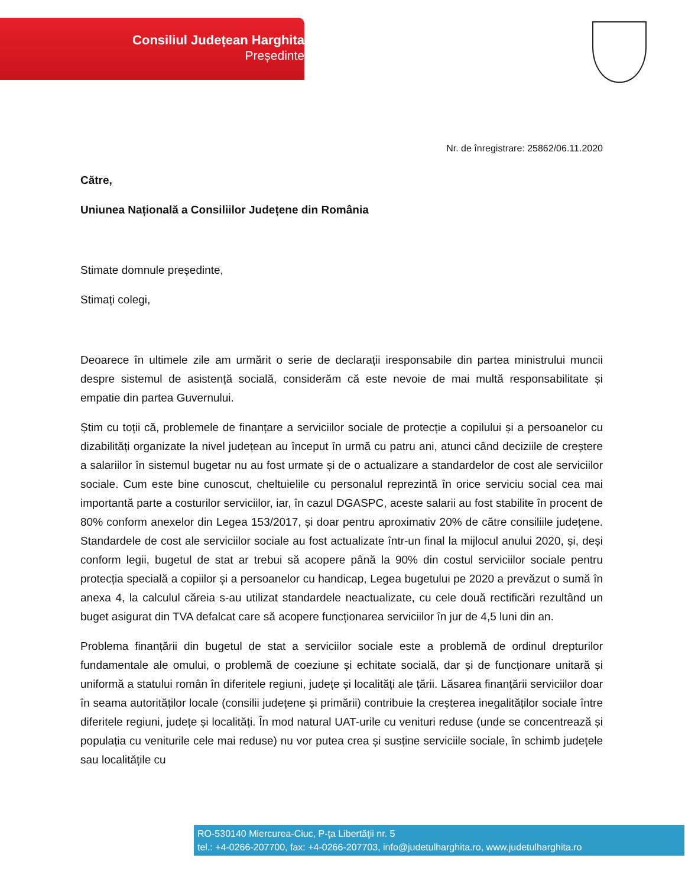Consiliul Județean Harghita
Președinte
Nr. de înregistrare: 25862/06.11.2020
Către,
Uniunea Națională a Consiliilor Județene din România
Stimate domnule președinte,
Stimați colegi,
Deoarece în ultimele zile am urmărit o serie de declarații iresponsabile din partea ministrului muncii despre sistemul de asistență socială, considerăm că este nevoie de mai multă responsabilitate și empatie din partea Guvernului.
Știm cu toții că, problemele de finanțare a serviciilor sociale de protecție a copilului și a persoanelor cu dizabilități organizate la nivel județean au început în urmă cu patru ani, atunci când deciziile de creștere a salariilor în sistemul bugetar nu au fost urmate și de o actualizare a standardelor de cost ale serviciilor sociale. Cum este bine cunoscut, cheltuielile cu personalul reprezintă în orice serviciu social cea mai importantă parte a costurilor serviciilor, iar, în cazul DGASPC, aceste salarii au fost stabilite în procent de 80% conform anexelor din Legea 153/2017, și doar pentru aproximativ 20% de către consiliile județene. Standardele de cost ale serviciilor sociale au fost actualizate într-un final la mijlocul anului 2020, și, deși conform legii, bugetul de stat ar trebui să acopere până la 90% din costul serviciilor sociale pentru protecția specială a copiilor și a persoanelor cu handicap, Legea bugetului pe 2020 a prevăzut o sumă în anexa 4, la calculul căreia s-au utilizat standardele neactualizate, cu cele două rectificări rezultând un buget asigurat din TVA defalcat care să acopere funcționarea serviciilor în jur de 4,5 luni din an.
Problema finanțării din bugetul de stat a serviciilor sociale este a problemă de ordinul drepturilor fundamentale ale omului, o problemă de coeziune și echitate socială, dar și de funcționare unitară și uniformă a statului român în diferitele regiuni, județe și localități ale țării. Lăsarea finanțării serviciilor doar în seama autorităților locale (consilii județene și primării) contribuie la creșterea inegalităților sociale între diferitele regiuni, județe și localități. În mod natural UAT-urile cu venituri reduse (unde se concentrează și populația cu veniturile cele mai reduse) nu vor putea crea și susține serviciile sociale, în schimb județele sau localitățile cu
RO-530140 Miercurea-Ciuc, P-ţa Libertăţii nr. 5
tel.: +4-0266-207700, fax: +4-0266-207703, info@judetulharghita.ro, www.judetulharghita.ro